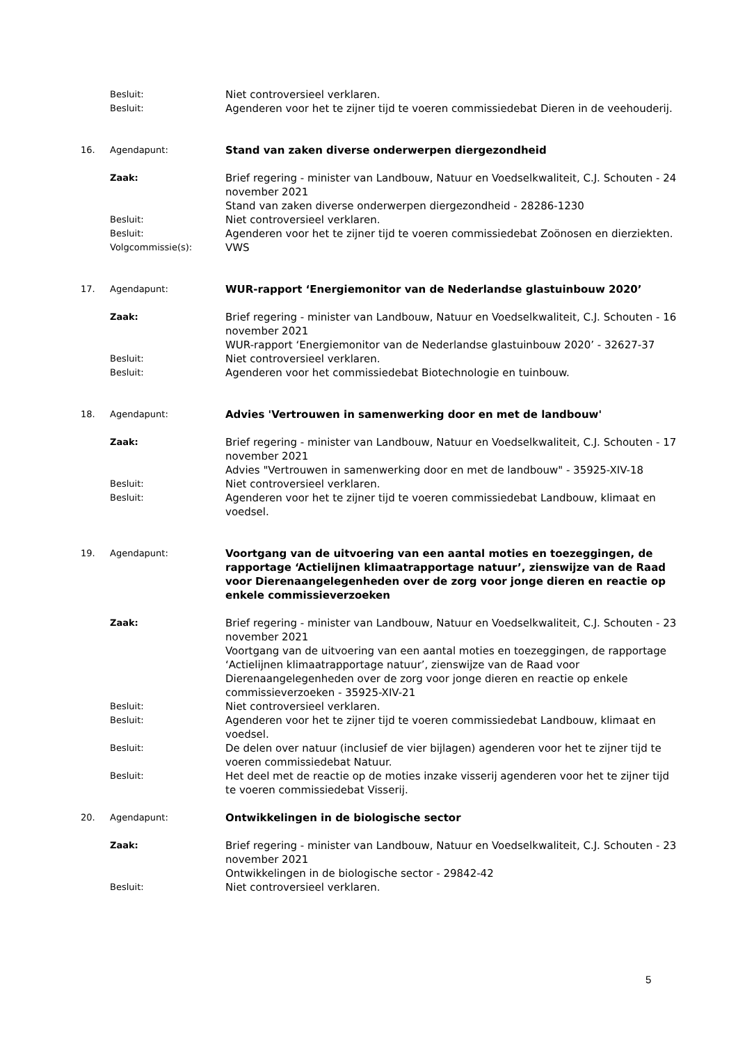Besluit:
Niet controversieel verklaren.
Besluit:
Agenderen voor het te zijner tijd te voeren commissiedebat Dieren in de veehouderij.
16. Agendapunt:
Stand van zaken diverse onderwerpen diergezondheid
Zaak:
Brief regering - minister van Landbouw, Natuur en Voedselkwaliteit, C.J. Schouten - 24 november 2021
Stand van zaken diverse onderwerpen diergezondheid - 28286-1230
Besluit:
Niet controversieel verklaren.
Besluit:
Agenderen voor het te zijner tijd te voeren commissiedebat Zoönosen en dierziekten.
Volgcommissie(s):
VWS
17. Agendapunt:
WUR-rapport ‘Energiemonitor van de Nederlandse glastuinbouw 2020’
Zaak:
Brief regering - minister van Landbouw, Natuur en Voedselkwaliteit, C.J. Schouten - 16 november 2021
WUR-rapport ‘Energiemonitor van de Nederlandse glastuinbouw 2020’ - 32627-37
Besluit:
Niet controversieel verklaren.
Besluit:
Agenderen voor het commissiedebat Biotechnologie en tuinbouw.
18. Agendapunt:
Advies 'Vertrouwen in samenwerking door en met de landbouw'
Zaak:
Brief regering - minister van Landbouw, Natuur en Voedselkwaliteit, C.J. Schouten - 17 november 2021
Advies "Vertrouwen in samenwerking door en met de landbouw" - 35925-XIV-18
Besluit:
Niet controversieel verklaren.
Besluit:
Agenderen voor het te zijner tijd te voeren commissiedebat Landbouw, klimaat en voedsel.
19. Agendapunt:
Voortgang van de uitvoering van een aantal moties en toezeggingen, de rapportage ‘Actielijnen klimaatrapportage natuur’, zienswijze van de Raad voor Dierenaangelegenheden over de zorg voor jonge dieren en reactie op enkele commissieverzoeken
Zaak:
Brief regering - minister van Landbouw, Natuur en Voedselkwaliteit, C.J. Schouten - 23 november 2021
Voortgang van de uitvoering van een aantal moties en toezeggingen, de rapportage ‘Actielijnen klimaatrapportage natuur’, zienswijze van de Raad voor Dierenaangelegenheden over de zorg voor jonge dieren en reactie op enkele commissieverzoeken - 35925-XIV-21
Besluit:
Niet controversieel verklaren.
Besluit:
Agenderen voor het te zijner tijd te voeren commissiedebat Landbouw, klimaat en voedsel.
Besluit:
De delen over natuur (inclusief de vier bijlagen) agenderen voor het te zijner tijd te voeren commissiedebat Natuur.
Besluit:
Het deel met de reactie op de moties inzake visserij agenderen voor het te zijner tijd te voeren commissiedebat Visserij.
20. Agendapunt:
Ontwikkelingen in de biologische sector
Zaak:
Brief regering - minister van Landbouw, Natuur en Voedselkwaliteit, C.J. Schouten - 23 november 2021
Ontwikkelingen in de biologische sector - 29842-42
Besluit:
Niet controversieel verklaren.
5